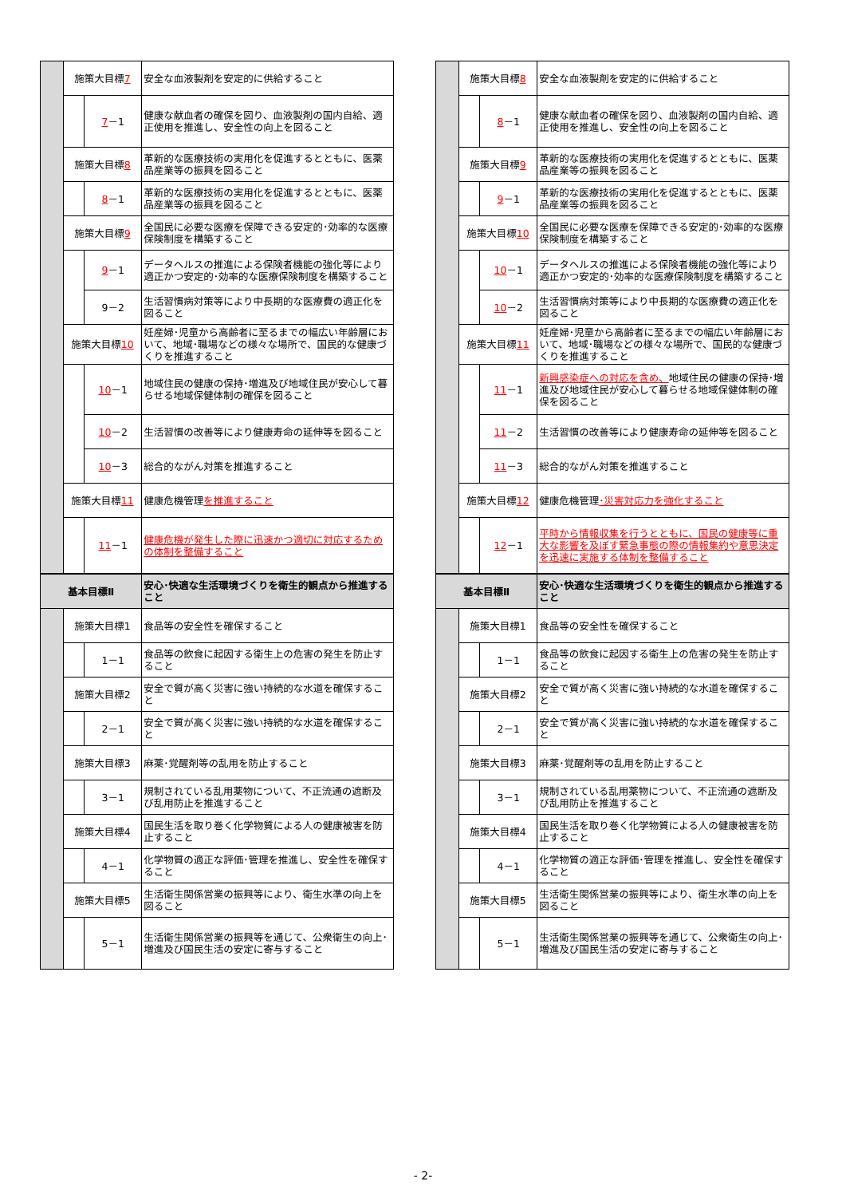| | 施策大目標 7 | | 安全な血液製剤を安定的に供給すること |
| | | 7 －1 | 健康な献血者の確保を図り、血液製剤の国内自給、適正使用を推進し、安全性の向上を図ること |
| | 施策大目標 8 | | 革新的な医療技術の実用化を促進するとともに、医薬品産業等の振興を図ること |
| | | 8 －1 | 革新的な医療技術の実用化を促進するとともに、医薬品産業等の振興を図ること |
| | 施策大目標 9 | | 全国民に必要な医療を保障できる安定的･効率的な医療保険制度を構築すること |
| | | 9 －1 | データヘルスの推進による保険者機能の強化等により適正かつ安定的･効率的な医療保険制度を構築すること |
| | | 9－2 | 生活習慣病対策等により中長期的な医療費の適正化を図ること |
| | 施策大目標 10 | | 妊産婦･児童から高齢者に至るまでの幅広い年齢層において、地域･職場などの様々な場所で、国民的な健康づくりを推進すること |
| | | 10 －1 | 地域住民の健康の保持･増進及び地域住民が安心して暮らせる地域保健体制の確保を図ること |
| | | 10 －2 | 生活習慣の改善等により健康寿命の延伸等を図ること |
| | | 10 －3 | 総合的ながん対策を推進すること |
| | 施策大目標 11 | | 健康危機管理 を推進すること |
| | | 11 －1 | 健康危機が発生した際に迅速かつ適切に対応するための体制を整備すること |
| | 施策大目標 8 | | 安全な血液製剤を安定的に供給すること |
| | | 8 －1 | 健康な献血者の確保を図り、血液製剤の国内自給、適正使用を推進し、安全性の向上を図ること |
| | 施策大目標 9 | | 革新的な医療技術の実用化を促進するとともに、医薬品産業等の振興を図ること |
| | | 9 －1 | 革新的な医療技術の実用化を促進するとともに、医薬品産業等の振興を図ること |
| | 施策大目標 10 | | 全国民に必要な医療を保障できる安定的･効率的な医療保険制度を構築すること |
| | | 10 －1 | データヘルスの推進による保険者機能の強化等により適正かつ安定的･効率的な医療保険制度を構築すること |
| | | 10 －2 | 生活習慣病対策等により中長期的な医療費の適正化を図ること |
| | 施策大目標 11 | | 妊産婦･児童から高齢者に至るまでの幅広い年齢層において、地域･職場などの様々な場所で、国民的な健康づくりを推進すること |
| | | 11 －1 | 新興感染症への対応を含め、 地域住民の健康の保持･増進及び地域住民が安心して暮らせる地域保健体制の確保を図ること |
| | | 11 －2 | 生活習慣の改善等により健康寿命の延伸等を図ること |
| | | 11 －3 | 総合的ながん対策を推進すること |
| | 施策大目標 12 | | 健康危機管理 ･災害対応力を強化すること |
| | | 12 －1 | 平時から情報収集を行うとともに、国民の健康等に重大な影響を及ぼす緊急事態の際の情報集約や意思決定を迅速に実施する体制を整備すること |
| 基本目標Ⅱ | | | 安心･快適な生活環境づくりを衛生的観点から推進すること |
| | 施策大目標1 | | 食品等の安全性を確保すること |
| | | 1－1 | 食品等の飲食に起因する衛生上の危害の発生を防止すること |
| | 施策大目標2 | | 安全で質が高く災害に強い持続的な水道を確保すること |
| | | 2－1 | 安全で質が高く災害に強い持続的な水道を確保すること |
| | 施策大目標3 | | 麻薬･覚醒剤等の乱用を防止すること |
| | | 3－1 | 規制されている乱用薬物について、不正流通の遮断及び乱用防止を推進すること |
| | 施策大目標4 | | 国民生活を取り巻く化学物質による人の健康被害を防止すること |
| | | 4－1 | 化学物質の適正な評価･管理を推進し、安全性を確保すること |
| | 施策大目標5 | | 生活衛生関係営業の振興等により、衛生水準の向上を図ること |
| | | 5－1 | 生活衛生関係営業の振興等を通じて、公衆衛生の向上･増進及び国民生活の安定に寄与すること |
| 基本目標Ⅱ | | | 安心･快適な生活環境づくりを衛生的観点から推進すること |
| | 施策大目標1 | | 食品等の安全性を確保すること |
| | | 1－1 | 食品等の飲食に起因する衛生上の危害の発生を防止すること |
| | 施策大目標2 | | 安全で質が高く災害に強い持続的な水道を確保すること |
| | | 2－1 | 安全で質が高く災害に強い持続的な水道を確保すること |
| | 施策大目標3 | | 麻薬･覚醒剤等の乱用を防止すること |
| | | 3－1 | 規制されている乱用薬物について、不正流通の遮断及び乱用防止を推進すること |
| | 施策大目標4 | | 国民生活を取り巻く化学物質による人の健康被害を防止すること |
| | | 4－1 | 化学物質の適正な評価･管理を推進し、安全性を確保すること |
| | 施策大目標5 | | 生活衛生関係営業の振興等により、衛生水準の向上を図ること |
| | | 5－1 | 生活衛生関係営業の振興等を通じて、公衆衛生の向上･増進及び国民生活の安定に寄与すること |
- 2-